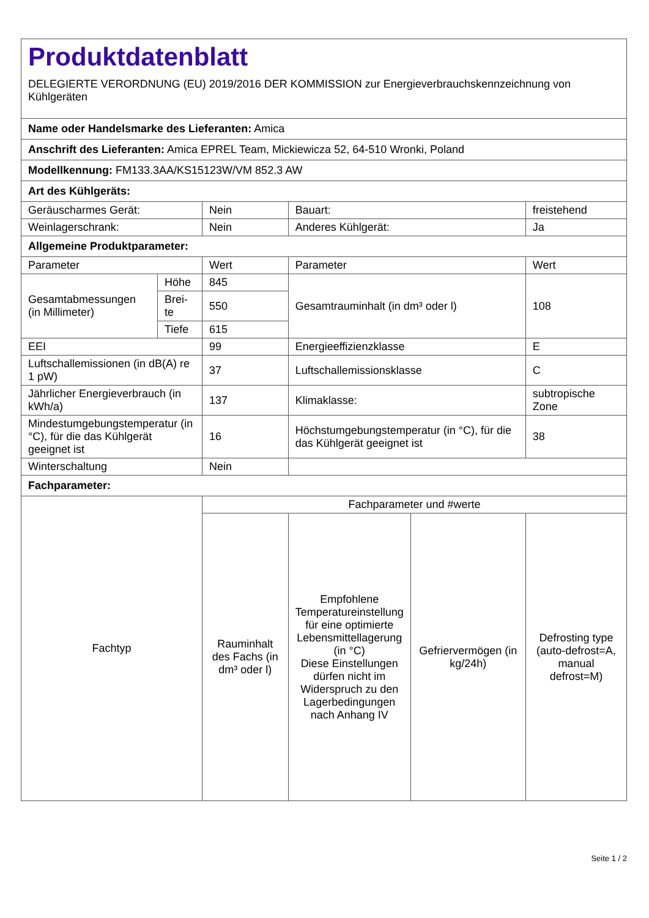| Produktdatenblatt DELEGIERTE VERORDNUNG (EU) 2019/2016 DER KOMMISSION zur Energieverbrauchskennzeichnung von Kühlgeräten | | | | | |
| Name oder Handelsmarke des Lieferanten: Amica | | | | | |
| Anschrift des Lieferanten: Amica EPREL Team, Mickiewicza 52, 64-510 Wronki, Poland | | | | | |
| Modellkennung: FM133.3AA/KS15123W/VM 852.3 AW | | | | | |
| Art des Kühlgeräts: | | | | | |
| Geräuscharmes Gerät: | | Nein | Bauart: | | freistehend |
| Weinlagerschrank: | | Nein | Anderes Kühlgerät: | | Ja |
| Allgemeine Produktparameter: | | | | | |
| Parameter | | Wert | Parameter | | Wert |
| Gesamtabmessungen (in Millimeter) | Höhe | 845 | Gesamtrauminhalt (in dm³ oder l) | | 108 |
| | Brei- te | 550 | | | |
| | Tiefe | 615 | | | |
| EEI | | 99 | Energieeffizienzklasse | | E |
| Luftschallemissionen (in dB(A) re 1 pW) | | 37 | Luftschallemissionsklasse | | C |
| Jährlicher Energieverbrauch (in kWh/a) | | 137 | Klimaklasse: | | subtropische Zone |
| Mindestumgebungstemperatur (in °C), für die das Kühlgerät geeignet ist | | 16 | Höchstumgebungstemperatur (in °C), für die das Kühlgerät geeignet ist | | 38 |
| Winterschaltung | | Nein | | | |
| Fachparameter: | | | | | |
| Fachtyp | | Fachparameter und #werte | | | |
| | | Rauminhalt des Fachs (in dm³ oder l) | Empfohlene Temperatureinstellung für eine optimierte Lebensmittellagerung (in °C) Diese Einstellungen dürfen nicht im Widerspruch zu den Lagerbedingungen nach Anhang IV | Gefriervermögen (in kg/24h) | Defrosting type (auto-defrost=A, manual defrost=M) |
Seite 1 / 2